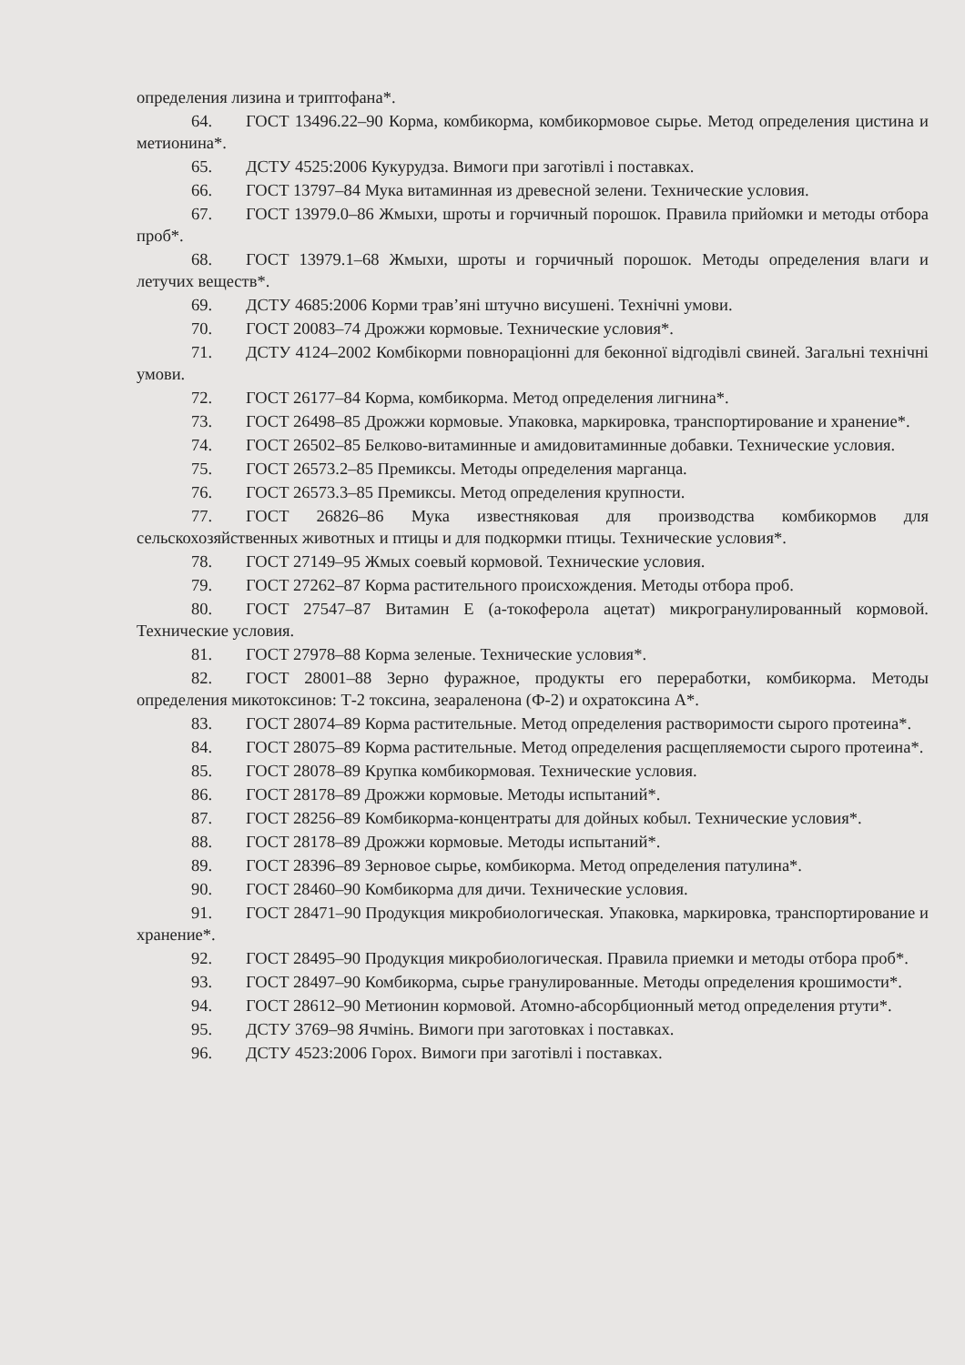определения лизина и триптофана*.
64. ГОСТ 13496.22–90 Корма, комбикорма, комбикормовое сырье. Метод определения цистина и метионина*.
65. ДСТУ 4525:2006 Кукурудза. Вимоги при заготівлі і поставках.
66. ГОСТ 13797–84 Мука витаминная из древесной зелени. Технические условия.
67. ГОСТ 13979.0–86 Жмыхи, шроты и горчичный порошок. Правила прийомки и методы отбора проб*.
68. ГОСТ 13979.1–68 Жмыхи, шроты и горчичный порошок. Методы определения влаги и летучих веществ*.
69. ДСТУ 4685:2006 Корми трав’яні штучно висушені. Технічні умови.
70. ГОСТ 20083–74 Дрожжи кормовые. Технические условия*.
71. ДСТУ 4124–2002 Комбікорми повнораціонні для беконної відгодівлі свиней. Загальні технічні умови.
72. ГОСТ 26177–84 Корма, комбикорма. Метод определения лигнина*.
73. ГОСТ 26498–85 Дрожжи кормовые. Упаковка, маркировка, транспортирование и хранение*.
74. ГОСТ 26502–85 Белково-витаминные и амидовитаминные добавки. Технические условия.
75. ГОСТ 26573.2–85 Премиксы. Методы определения марганца.
76. ГОСТ 26573.3–85 Премиксы. Метод определения крупности.
77. ГОСТ 26826–86 Мука известняковая для производства комбикормов для сельскохозяйственных животных и птицы и для подкормки птицы. Технические условия*.
78. ГОСТ 27149–95 Жмых соевый кормовой. Технические условия.
79. ГОСТ 27262–87 Корма растительного происхождения. Методы отбора проб.
80. ГОСТ 27547–87 Витамин Е (а-токоферола ацетат) микрогранулированный кормовой. Технические условия.
81. ГОСТ 27978–88 Корма зеленые. Технические условия*.
82. ГОСТ 28001–88 Зерно фуражное, продукты его переработки, комбикорма. Методы определения микотоксинов: Т-2 токсина, зеараленона (Ф-2) и охратоксина А*.
83. ГОСТ 28074–89 Корма растительные. Метод определения растворимости сырого протеина*.
84. ГОСТ 28075–89 Корма растительные. Метод определения расщепляемости сырого протеина*.
85. ГОСТ 28078–89 Крупка комбикормовая. Технические условия.
86. ГОСТ 28178–89 Дрожжи кормовые. Методы испытаний*.
87. ГОСТ 28256–89 Комбикорма-концентраты для дойных кобыл. Технические условия*.
88. ГОСТ 28178–89 Дрожжи кормовые. Методы испытаний*.
89. ГОСТ 28396–89 Зерновое сырье, комбикорма. Метод определения патулина*.
90. ГОСТ 28460–90 Комбикорма для дичи. Технические условия.
91. ГОСТ 28471–90 Продукция микробиологическая. Упаковка, маркировка, транспортирование и хранение*.
92. ГОСТ 28495–90 Продукция микробиологическая. Правила приемки и методы отбора проб*.
93. ГОСТ 28497–90 Комбикорма, сырье гранулированные. Методы определения крошимости*.
94. ГОСТ 28612–90 Метионин кормовой. Атомно-абсорбционный метод определения ртути*.
95. ДСТУ 3769–98 Ячмінь. Вимоги при заготовках і поставках.
96. ДСТУ 4523:2006 Горох. Вимоги при заготівлі і поставках.